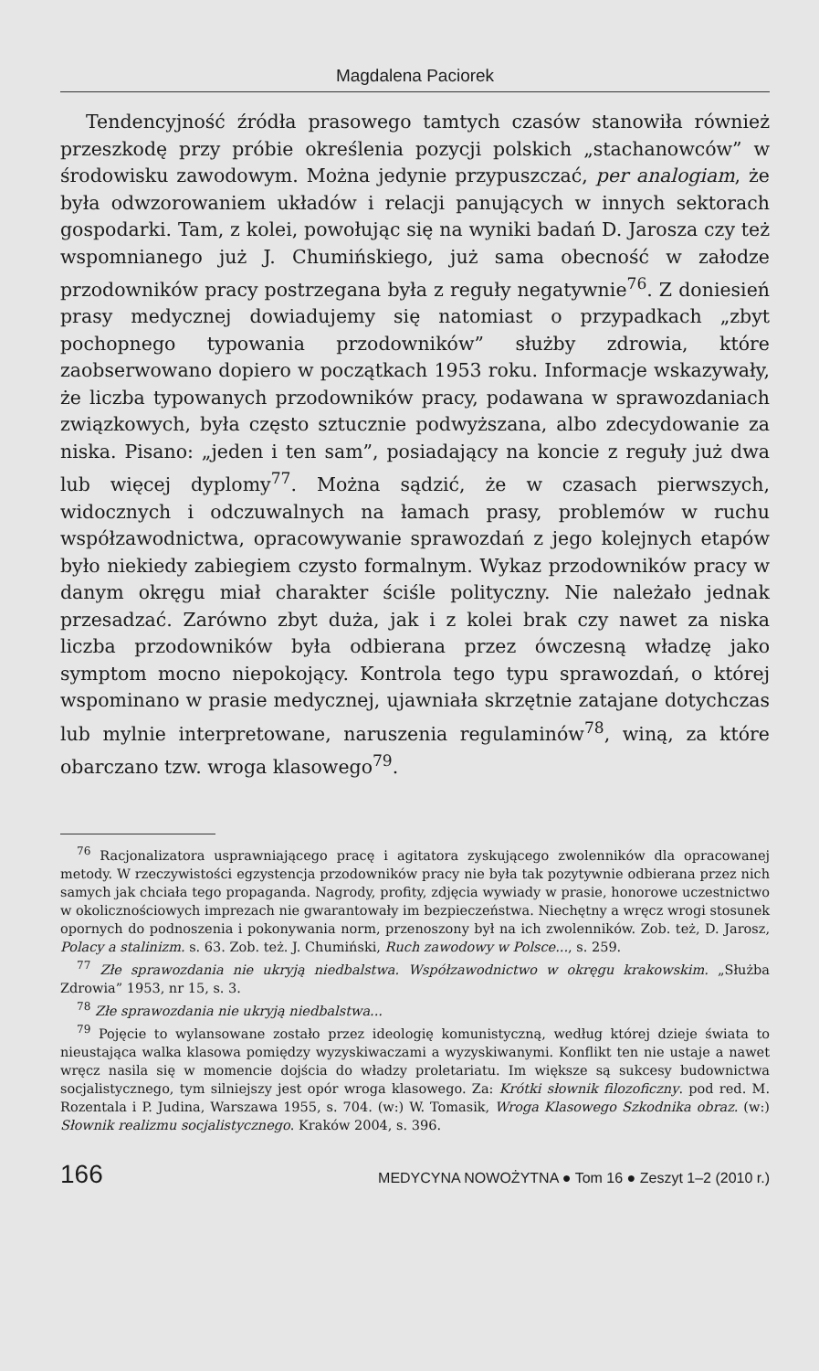Magdalena Paciorek
Tendencyjność źródła prasowego tamtych czasów stanowiła również przeszkodę przy próbie określenia pozycji polskich „stachanowców” w środowisku zawodowym. Można jedynie przypuszczać, per analogiam, że była odwzorowaniem układów i relacji panujących w innych sektorach gospodarki. Tam, z kolei, powołując się na wyniki badań D. Jarosza czy też wspomnianego już J. Chumińskiego, już sama obecność w załodze przodowników pracy postrzegana była z reguły negatywnie<sup>76</sup>. Z doniesień prasy medycznej dowiadujemy się natomiast o przypadkach „zbyt pochopnego typowania przodowników” służby zdrowia, które zaobserwowano dopiero w początkach 1953 roku. Informacje wskazywały, że liczba typowanych przodowników pracy, podawana w sprawozdaniach związkowych, była często sztucznie podwyższana, albo zdecydowanie za niska. Pisano: „jeden i ten sam”, posiadający na koncie z reguły już dwa lub więcej dyplomy<sup>77</sup>. Można sądzić, że w czasach pierwszych, widocznych i odczuwalnych na łamach prasy, problemów w ruchu współzawodnictwa, opracowywanie sprawozdań z jego kolejnych etapów było niekiedy zabiegiem czysto formalnym. Wykaz przodowników pracy w danym okręgu miał charakter ściśle polityczny. Nie należało jednak przesadzać. Zarówno zbyt duża, jak i z kolei brak czy nawet za niska liczba przodowników była odbierana przez ówczesną władzę jako symptom mocno niepokojący. Kontrola tego typu sprawozdań, o której wspominano w prasie medycznej, ujawniała skrzętnie zatajane dotychczas lub mylnie interpretowane, naruszenia regulaminów<sup>78</sup>, winą, za które obarczano tzw. wroga klasowego<sup>79</sup>.
<sup>76</sup> Racjonalizatora usprawniającego pracę i agitatora zyskującego zwolenników dla opracowanej metody. W rzeczywistości egzystencja przodowników pracy nie była tak pozytywnie odbierana przez nich samych jak chciała tego propaganda. Nagrody, profity, zdjęcia wywiady w prasie, honorowe uczestnictwo w okolicznościowych imprezach nie gwarantowały im bezpieczeństwa. Niechętny a wręcz wrogi stosunek opornych do podnoszenia i pokonywania norm, przenoszony był na ich zwolenników. Zob. też, D. Jarosz, Polacy a stalinizm. s. 63. Zob. też. J. Chumiński, Ruch zawodowy w Polsce..., s. 259.
<sup>77</sup> Złe sprawozdania nie ukryją niedbalstwa. Współzawodnictwo w okręgu krakowskim. „Służba Zdrowia” 1953, nr 15, s. 3.
<sup>78</sup> Złe sprawozdania nie ukryją niedbalstwa...
<sup>79</sup> Pojęcie to wylansowane zostało przez ideologię komunistyczną, według której dzieje świata to nieustająca walka klasowa pomiędzy wyzyskiwaczami a wyzyskiwanymi. Konflikt ten nie ustaje a nawet wręcz nasila się w momencie dojścia do władzy proletariatu. Im większe są sukcesy budownictwa socjalistycznego, tym silniejszy jest opór wroga klasowego. Za: Krótki słownik filozoficzny. pod red. M. Rozentala i P. Judina, Warszawa 1955, s. 704. (w:) W. Tomasik, Wroga Klasowego Szkodnika obraz. (w:) Słownik realizmu socjalistycznego. Kraków 2004, s. 396.
166 MEDYCYNA NOWOŻYTNA ● Tom 16 ● Zeszyt 1–2 (2010 r.)